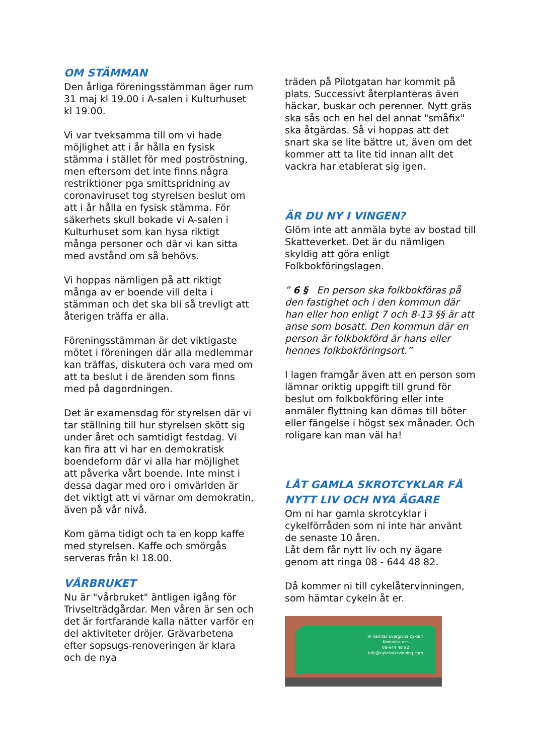OM STÄMMAN
Den årliga föreningsstämman äger rum 31 maj kl 19.00 i A-salen i Kulturhuset kl 19.00.
Vi var tveksamma till om vi hade möjlighet att i år hålla en fysisk stämma i stället för med poströstning, men eftersom det inte finns några restriktioner pga smittspridning av coronaviruset tog styrelsen beslut om att i år hålla en fysisk stämma. För säkerhets skull bokade vi A-salen i Kulturhuset som kan hysa riktigt många personer och där vi kan sitta med avstånd om så behövs.
Vi hoppas nämligen på att riktigt många av er boende vill delta i stämman och det ska bli så trevligt att återigen träffa er alla.
Föreningsstämman är det viktigaste mötet i föreningen där alla medlemmar kan träffas, diskutera och vara med om att ta beslut i de ärenden som finns med på dagordningen.
Det är examensdag för styrelsen där vi tar ställning till hur styrelsen skött sig under året och samtidigt festdag. Vi kan fira att vi har en demokratisk boendeform där vi alla har möjlighet att påverka vårt boende. Inte minst i dessa dagar med oro i omvärlden är det viktigt att vi värnar om demokratin, även på vår nivå.
Kom gärna tidigt och ta en kopp kaffe med styrelsen. Kaffe och smörgås serveras från kl 18.00.
VÅRBRUKET
Nu är "vårbruket" äntligen igång för Trivselträdgårdar. Men våren är sen och det är fortfarande kalla nätter varför en del aktiviteter dröjer. Grävarbetena efter sopsugs-renoveringen är klara och de nya
träden på Pilotgatan har kommit på plats. Successivt återplanteras även häckar, buskar och perenner. Nytt gräs ska sås och en hel del annat "småfix" ska åtgärdas. Så vi hoppas att det snart ska se lite bättre ut, även om det kommer att ta lite tid innan allt det vackra har etablerat sig igen.
ÄR DU NY I VINGEN?
Glöm inte att anmäla byte av bostad till Skatteverket. Det är du nämligen skyldig att göra enligt Folkbokföringslagen.
” 6 § En person ska folkbokföras på den fastighet och i den kommun där han eller hon enligt 7 och 8-13 §§ är att anse som bosatt. Den kommun där en person är folkbokförd är hans eller hennes folkbokföringsort.”
I lagen framgår även att en person som lämnar oriktig uppgift till grund för beslut om folkbokföring eller inte anmäler flyttning kan dömas till böter eller fängelse i högst sex månader. Och roligare kan man väl ha!
LÅT GAMLA SKROTCYKLAR FÅ NYTT LIV OCH NYA ÄGARE
Om ni har gamla skrotcyklar i cykelförråden som ni inte har använt de senaste 10 åren.
Låt dem får nytt liv och ny ägare genom att ringa 08 - 644 48 82.
Då kommer ni till cykelåtervinningen, som hämtar cykeln åt er.
Vi hämtar övergivna cyklar!
Kontakta oss
08-644 48 82
info@cykelatervinning.com